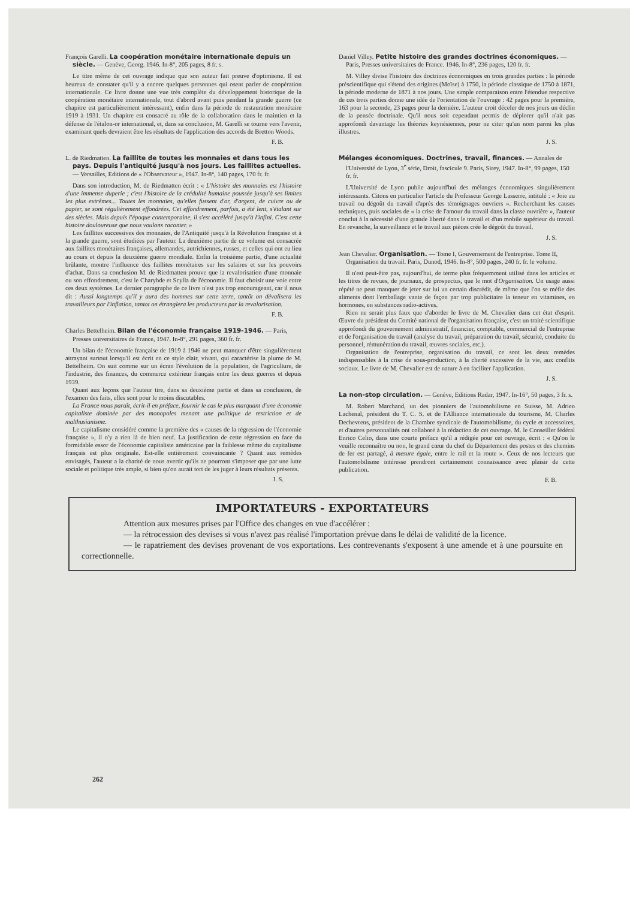François Garelli. La coopération monétaire internationale depuis un siècle. — Genève, Georg. 1946. In-8°, 205 pages, 8 fr. s.
Le titre même de cet ouvrage indique que son auteur fait preuve d'optimisme. Il est heureux de constater qu'il y a encore quelques personnes qui osent parler de coopération internationale. Ce livre donne une vue très complète du développement historique de la coopération monétaire internationale, tout d'abord avant puis pendant la grande guerre (ce chapitre est particulièrement intéressant), enfin dans la période de restauration monétaire 1919 à 1931. Un chapitre est consacré au rôle de la collaboration dans le maintien et la défense de l'étalon-or international, et, dans sa conclusion, M. Garelli se tourne vers l'avenir, examinant quels devraient être les résultats de l'application des accords de Bretton Woods.
F. B.
L. de Riedmatten. La faillite de toutes les monnaies et dans tous les pays. Depuis l'antiquité jusqu'à nos jours. Les faillites actuelles. — Versailles, Editions de « l'Observateur », 1947. In-8°, 140 pages, 170 fr. fr.
Dans son introduction, M. de Riedmatten écrit : « L'histoire des monnaies est l'histoire d'une immense duperie ; c'est l'histoire de la crédulité humaine poussée jusqu'à ses limites les plus extrêmes... Toutes les monnaies, qu'elles fussent d'or, d'argent, de cuivre ou de papier, se sont régulièrement effondrées. Cet effondrement, parfois, a été lent, s'étalant sur des siècles. Mais depuis l'époque contemporaine, il s'est accéléré jusqu'à l'infini. C'est cette histoire douloureuse que nous voulons raconter. »
Les faillites successives des monnaies, de l'Antiquité jusqu'à la Révolution française et à la grande guerre, sont étudiées par l'auteur. La deuxième partie de ce volume est consacrée aux faillites monétaires françaises, allemandes, autrichiennes, russes, et celles qui ont eu lieu au cours et depuis la deuxième guerre mondiale. Enfin la troisième partie, d'une actualité brûlante, montre l'influence des faillites monétaires sur les salaires et sur les pouvoirs d'achat. Dans sa conclusion M. de Riedmatten prouve que la revalorisation d'une monnaie ou son effondrement, c'est le Charybde et Scylla de l'économie. Il faut choisir une voie entre ces deux systèmes. Le dernier paragraphe de ce livre n'est pas trop encourageant, car il nous dit : Aussi longtemps qu'il y aura des hommes sur cette terre, tantôt on dévalisera les travailleurs par l'inflation, tantot on étranglera les producteurs par la revalorisation.
F. B.
Charles Bettelheim. Bilan de l'économie française 1919-1946. — Paris, Presses universitaires de France, 1947. In-8°, 291 pages, 360 fr. fr.
Un bilan de l'économie française de 1919 à 1946 ne peut manquer d'être singulièrement attrayant surtout lorsqu'il est écrit en ce style clair, vivant, qui caractérise la plume de M. Bettelheim. On suit comme sur un écran l'évolution de la population, de l'agriculture, de l'industrie, des finances, du commerce extérieur français entre les deux guerres et depuis 1939.
Quant aux leçons que l'auteur tire, dans sa deuxième partie et dans sa conclusion, de l'examen des faits, elles sont pour le moins discutables.
La France nous paraît, écrit-il en préface, fournir le cas le plus marquant d'une économie capitaliste dominée par des monopoles menant une politique de restriction et de malthusianisme.
Le capitalisme considéré comme la première des « causes de la régression de l'économie française », il n'y a rien là de bien neuf. La justification de cette régression en face du formidable essor de l'économie capitaliste américaine par la faiblesse même du capitalisme français est plus originale. Est-elle entièrement convaincante ? Quant aux remèdes envisagés, l'auteur a la charité de nous avertir qu'ils ne pourront s'imposer que par une lutte sociale et politique très ample, si bien qu'on aurait tort de les juger à leurs résultats présents.
J. S.
Daniel Villey. Petite histoire des grandes doctrines économiques. — Paris, Presses universitaires de France. 1946. In-8°, 236 pages, 120 fr. fr.
M. Villey divise l'histoire des doctrines économiques en trois grandes parties : la période préscientifique qui s'étend des origines (Moïse) à 1750, la période classique de 1750 à 1871, la période moderne de 1871 à nos jours. Une simple comparaison entre l'étendue respective de ces trois parties donne une idée de l'orientation de l'ouvrage : 42 pages pour la première, 163 pour la seconde, 23 pages pour la dernière. L'auteur croit déceler de nos jours un déclin de la pensée doctrinale. Qu'il nous soit cependant permis de déplorer qu'il n'ait pas approfondi davantage les théories keynésiennes, pour ne citer qu'un nom parmi les plus illustres.
J. S.
Mélanges économiques. Doctrines, travail, finances. — Annales de l'Université de Lyon, 3<sup>e</sup> série, Droit, fascicule 9. Paris, Sirey, 1947. In-8°, 99 pages, 150 fr. fr.
L'Université de Lyon publie aujourd'hui des mélanges économiques singulièrement intéressants. Citons en particulier l'article du Professeur George Lasserre, intitulé : « Joie au travail ou dégoût du travail d'après des témoignages ouvriers ». Recherchant les causes techniques, puis sociales de « la crise de l'amour du travail dans la classe ouvrière », l'auteur conclut à la nécessité d'une grande liberté dans le travail et d'un mobile supérieur du travail. En revanche, la surveillance et le travail aux pièces crée le dégoût du travail.
J. S.
Jean Chevalier. Organisation. — Tome I, Gouvernement de l'entreprise. Tome II, Organisation du travail. Paris, Dunod, 1946. In-8°, 500 pages, 240 fr. fr. le volume.
Il n'est peut-être pas, aujourd'hui, de terme plus fréquemment utilisé dans les articles et les titres de revues, de journaux, de prospectus, que le mot d'Organisation. Un usage aussi répété ne peut manquer de jeter sur lui un certain discrédit, de même que l'on se méfie des aliments dont l'emballage vante de façon par trop publicitaire la teneur en vitamines, en hormones, en substances radio-actives.
Rien ne serait plus faux que d'aborder le livre de M. Chevalier dans cet état d'esprit. Œuvre du président du Comité national de l'organisation française, c'est un traité scientifique approfondi du gouvernement administratif, financier, comptable, commercial de l'entreprise et de l'organisation du travail (analyse du travail, préparation du travail, sécurité, conduite du personnel, rémunération du travail, œuvres sociales, etc.).
Organisation de l'entreprise, organisation du travail, ce sont les deux remèdes indispensables à la crise de sous-production, à la cherté excessive de la vie, aux conflits sociaux. Le livre de M. Chevalier est de nature à en faciliter l'application.
J. S.
La non-stop circulation. — Genève, Editions Radar, 1947. In-16°, 50 pages, 3 fr. s.
M. Robert Marchand, un des pionniers de l'automobilisme en Suisse, M. Adrien Lachenal, président du T. C. S. et de l'Alliance internationale du tourisme, M. Charles Dechevrens, président de la Chambre syndicale de l'automobilisme, du cycle et accessoires, et d'autres personnalités ont collaboré à la rédaction de cet ouvrage. M. le Conseiller fédéral Enrico Celio, dans une courte préface qu'il a rédigée pour cet ouvrage, écrit : « Qu'on le veuille reconnaître ou non, le grand cœur du chef du Département des postes et des chemins de fer est partagé, à mesure égale, entre le rail et la route ». Ceux de nos lecteurs que l'automobilisme intéresse prendront certainement connaissance avec plaisir de cette publication.
F. B.
IMPORTATEURS - EXPORTATEURS
Attention aux mesures prises par l'Office des changes en vue d'accélérer :
— la rétrocession des devises si vous n'avez pas réalisé l'importation prévue dans le délai de validité de la licence.
— le rapatriement des devises provenant de vos exportations. Les contrevenants s'exposent à une amende et à une poursuite en correctionnelle.
262